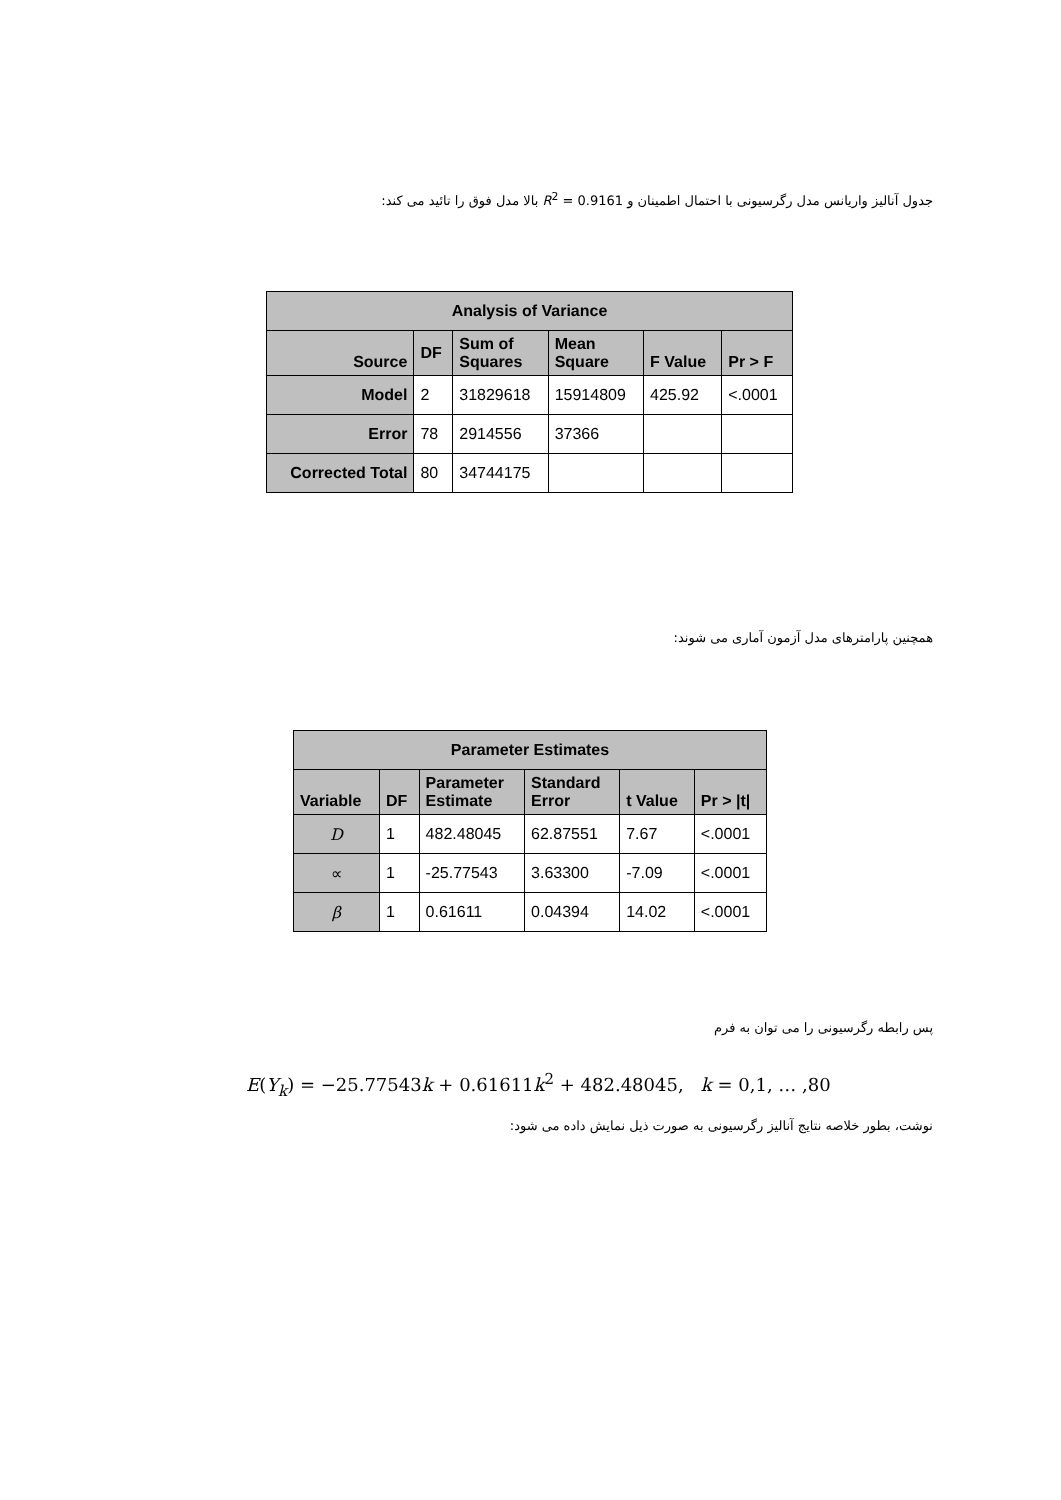جدول آنالیز واریانس مدل رگرسیونی با احتمال اطمینان و R<sup>2</sup> = 0.9161 بالا مدل فوق را تائید می کند:
| Analysis of Variance | | | | | |
| --- | --- | --- | --- | --- | --- |
| Source | DF | Sum of Squares | Mean Square | F Value | Pr > F |
| Model | 2 | 31829618 | 15914809 | 425.92 | <.0001 |
| Error | 78 | 2914556 | 37366 | | |
| Corrected Total | 80 | 34744175 | | | |
همچنین پارامترهای مدل آزمون آماری می شوند:
| Parameter Estimates | | | | | |
| --- | --- | --- | --- | --- | --- |
| Variable | DF | Parameter Estimate | Standard Error | t Value | Pr > /t/ |
| D | 1 | 482.48045 | 62.87551 | 7.67 | <.0001 |
| ∝ | 1 | -25.77543 | 3.63300 | -7.09 | <.0001 |
| β | 1 | 0.61611 | 0.04394 | 14.02 | <.0001 |
پس رابطه رگرسیونی را می توان به فرم
E(Y<sub>k</sub>) = −25.77543k + 0.61611k<sup>2</sup> + 482.48045, k = 0,1, … ,80
نوشت، بطور خلاصه نتایج آنالیز رگرسیونی به صورت ذیل نمایش داده می شود: